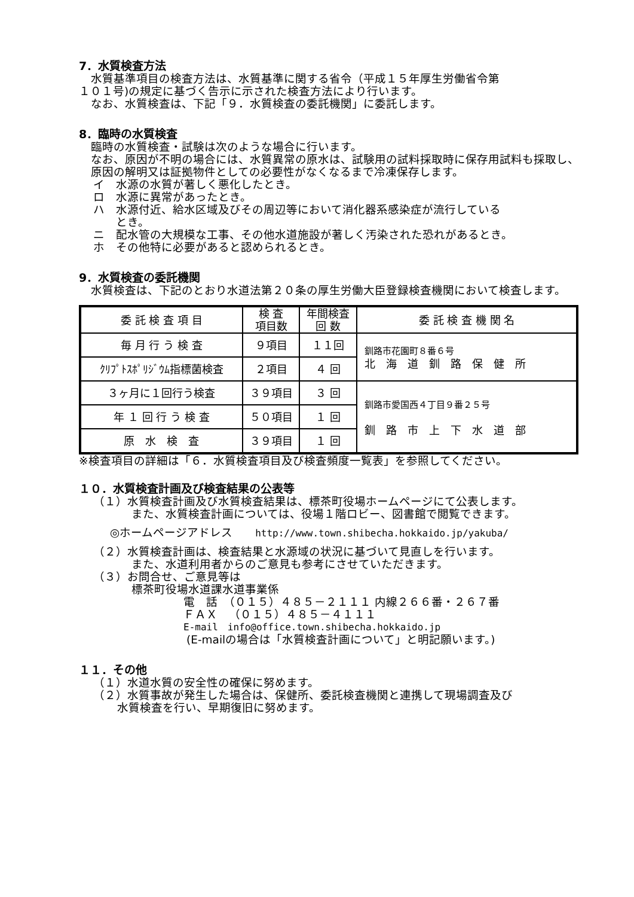7．水質検査方法
水質基準項目の検査方法は、水質基準に関する省令（平成１５年厚生労働省令第
１０１号)の規定に基づく告示に示された検査方法により行います。
なお、水質検査は、下記「９．水質検査の委託機関」に委託します。
8．臨時の水質検査
臨時の水質検査・試験は次のような場合に行います。
なお、原因が不明の場合には、水質異常の原水は、試験用の試料採取時に保存用試料も採取し、原因の解明又は証拠物件としての必要性がなくなるまで冷凍保存します。
イ　水源の水質が著しく悪化したとき。
ロ　水源に異常があったとき。
ハ　水源付近、給水区域及びその周辺等において消化器系感染症が流行している
　　とき。
ニ　配水管の大規模な工事、その他水道施設が著しく汚染された恐れがあるとき。
ホ　その他特に必要があると認められるとき。
9．水質検査の委託機関
水質検査は、下記のとおり水道法第２０条の厚生労働大臣登録検査機関において検査します。
| 委 託 検 査 項 目 | 検 査 項目数 | 年間検査 回 数 | 委 託 検 査 機 関 名 |
| 毎 月 行 う 検 査 | ９項目 | １１回 | 釧路市花園町８番６号 北 海 道 釧 路 保 健 所 |
| ｸﾘﾌﾟﾄｽﾎﾟﾘｼﾞｳﾑ指標菌検査 | ２項目 | ４ 回 | |
| ３ヶ月に１回行う検査 | ３９項目 | ３ 回 | 釧路市愛国西４丁目９番２５号 釧 路 市 上 下 水 道 部 |
| 年 １ 回 行 う 検 査 | ５０項目 | １ 回 | |
| 原 水 検 査 | ３９項目 | １ 回 | |
※検査項目の詳細は「６．水質検査項目及び検査頻度一覧表」を参照してください。
１０．水質検査計画及び検査結果の公表等
（１）水質検査計画及び水質検査結果は、標茶町役場ホームページにて公表します。
また、水質検査計画については、役場１階ロビー、図書館で閲覧できます。
◎ホームページアドレス　　http://www.town.shibecha.hokkaido.jp/yakuba/
（２）水質検査計画は、検査結果と水源域の状況に基づいて見直しを行います。
また、水道利用者からのご意見も参考にさせていただきます。
（３）お問合せ、ご意見等は
標茶町役場水道課水道事業係
電　話　（０１５）４８５－２１１１ 内線２６６番・２６７番
ＦＡＸ　（０１５）４８５－４１１１
E-mail　info@office.town.shibecha.hokkaido.jp
(E-mailの場合は「水質検査計画について」と明記願います。)
１１．その他
（１）水道水質の安全性の確保に努めます。
（２）水質事故が発生した場合は、保健所、委託検査機関と連携して現場調査及び
水質検査を行い、早期復旧に努めます。